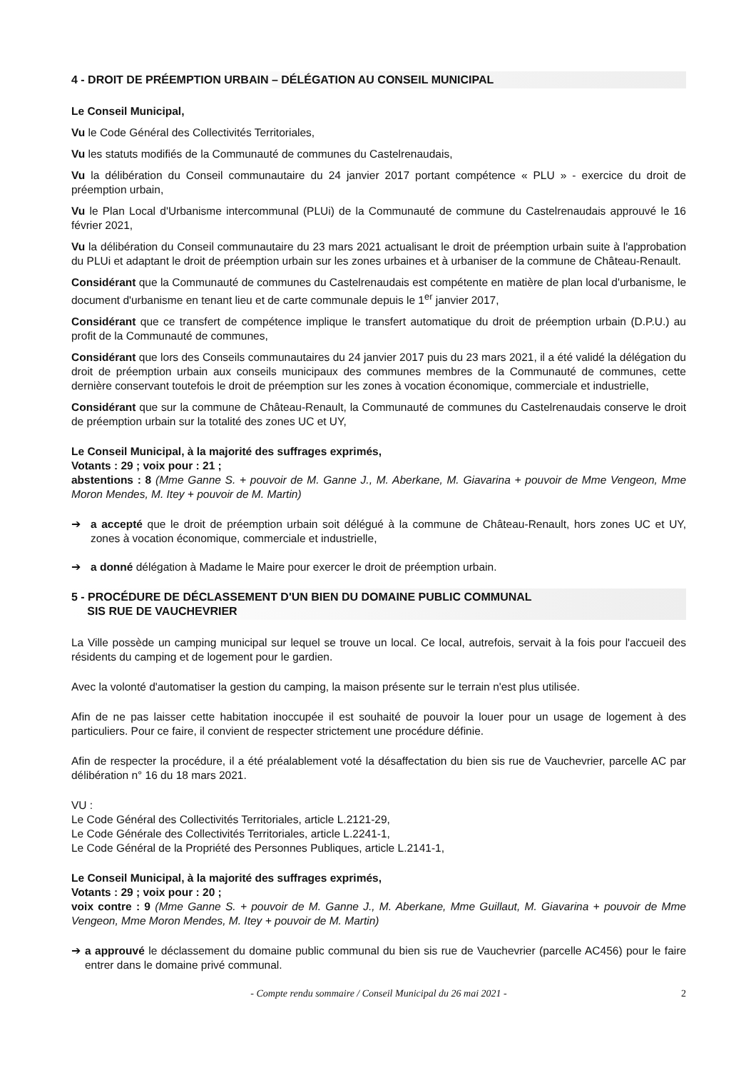4 - DROIT DE PRÉEMPTION URBAIN – DÉLÉGATION AU CONSEIL MUNICIPAL
Le Conseil Municipal,
Vu le Code Général des Collectivités Territoriales,
Vu les statuts modifiés de la Communauté de communes du Castelrenaudais,
Vu la délibération du Conseil communautaire du 24 janvier 2017 portant compétence « PLU » - exercice du droit de préemption urbain,
Vu le Plan Local d'Urbanisme intercommunal (PLUi) de la Communauté de commune du Castelrenaudais approuvé le 16 février 2021,
Vu la délibération du Conseil communautaire du 23 mars 2021 actualisant le droit de préemption urbain suite à l'approbation du PLUi et adaptant le droit de préemption urbain sur les zones urbaines et à urbaniser de la commune de Château-Renault.
Considérant que la Communauté de communes du Castelrenaudais est compétente en matière de plan local d'urbanisme, le document d'urbanisme en tenant lieu et de carte communale depuis le 1<sup>er</sup> janvier 2017,
Considérant que ce transfert de compétence implique le transfert automatique du droit de préemption urbain (D.P.U.) au profit de la Communauté de communes,
Considérant que lors des Conseils communautaires du 24 janvier 2017 puis du 23 mars 2021, il a été validé la délégation du droit de préemption urbain aux conseils municipaux des communes membres de la Communauté de communes, cette dernière conservant toutefois le droit de préemption sur les zones à vocation économique, commerciale et industrielle,
Considérant que sur la commune de Château-Renault, la Communauté de communes du Castelrenaudais conserve le droit de préemption urbain sur la totalité des zones UC et UY,
Le Conseil Municipal, à la majorité des suffrages exprimés,
Votants : 29 ; voix pour : 21 ;
abstentions : 8 (Mme Ganne S. + pouvoir de M. Ganne J., M. Aberkane, M. Giavarina + pouvoir de Mme Vengeon, Mme Moron Mendes, M. Itey + pouvoir de M. Martin)
➔ a accepté que le droit de préemption urbain soit délégué à la commune de Château-Renault, hors zones UC et UY, zones à vocation économique, commerciale et industrielle,
➔ a donné délégation à Madame le Maire pour exercer le droit de préemption urbain.
5 - PROCÉDURE DE DÉCLASSEMENT D'UN BIEN DU DOMAINE PUBLIC COMMUNAL
SIS RUE DE VAUCHEVRIER
La Ville possède un camping municipal sur lequel se trouve un local. Ce local, autrefois, servait à la fois pour l'accueil des résidents du camping et de logement pour le gardien.
Avec la volonté d'automatiser la gestion du camping, la maison présente sur le terrain n'est plus utilisée.
Afin de ne pas laisser cette habitation inoccupée il est souhaité de pouvoir la louer pour un usage de logement à des particuliers. Pour ce faire, il convient de respecter strictement une procédure définie.
Afin de respecter la procédure, il a été préalablement voté la désaffectation du bien sis rue de Vauchevrier, parcelle AC par délibération n° 16 du 18 mars 2021.
VU :
Le Code Général des Collectivités Territoriales, article L.2121-29,
Le Code Générale des Collectivités Territoriales, article L.2241-1,
Le Code Général de la Propriété des Personnes Publiques, article L.2141-1,
Le Conseil Municipal, à la majorité des suffrages exprimés,
Votants : 29 ; voix pour : 20 ;
voix contre : 9 (Mme Ganne S. + pouvoir de M. Ganne J., M. Aberkane, Mme Guillaut, M. Giavarina + pouvoir de Mme Vengeon, Mme Moron Mendes, M. Itey + pouvoir de M. Martin)
➔ a approuvé le déclassement du domaine public communal du bien sis rue de Vauchevrier (parcelle AC456) pour le faire entrer dans le domaine privé communal.
- Compte rendu sommaire / Conseil Municipal du 26 mai 2021 - 2